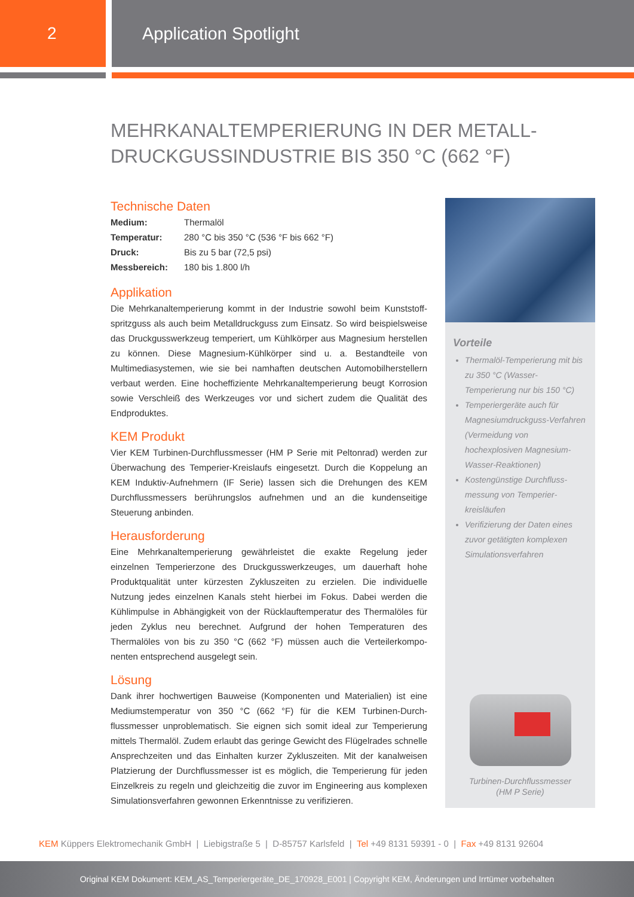2 Application Spotlight
MEHRKANALTEMPERIERUNG IN DER METALL-
DRUCKGUSSINDUSTRIE BIS 350 °C (662 °F)
Technische Daten
| Medium: | Thermalöl |
| Temperatur: | 280 °C bis 350 °C (536 °F bis 662 °F) |
| Druck: | Bis zu 5 bar (72,5 psi) |
| Messbereich: | 180 bis 1.800 l/h |
Applikation
Die Mehrkanaltemperierung kommt in der Industrie sowohl beim Kunststoff­spritzguss als auch beim Metalldruckguss zum Einsatz. So wird beispiels­weise das Druckgusswerkzeug temperiert, um Kühlkörper aus Magnesium herstellen zu können. Diese Magnesium-Kühlkörper sind u. a. Bestandteile von Multimediasystemen, wie sie bei namhaften deutschen Automobil­herstellern verbaut werden. Eine hocheffiziente Mehrkanaltemperierung beugt Korrosion sowie Verschleiß des Werkzeuges vor und sichert zudem die Qualität des Endproduktes.
KEM Produkt
Vier KEM Turbinen-Durchflussmesser (HM P Serie mit Peltonrad) werden zur Überwachung des Temperier-Kreislaufs eingesetzt. Durch die Koppe­lung an KEM Induktiv-Aufnehmern (IF Serie) lassen sich die Drehungen des KEM Durchflussmessers berührungslos aufnehmen und an die kunden­seitige Steuerung anbinden.
Herausforderung
Eine Mehrkanaltemperierung gewährleistet die exakte Regelung jeder einzelnen Temperierzone des Druckgusswerkzeuges, um dauerhaft hohe Produktqualität unter kürzesten Zykluszeiten zu erzielen. Die individuelle Nutzung jedes einzelnen Kanals steht hierbei im Fokus. Dabei werden die Kühlimpulse in Abhängigkeit von der Rücklauftemperatur des Thermalöles für jeden Zyklus neu berechnet. Aufgrund der hohen Temperaturen des Thermalöles von bis zu 350 °C (662 °F) müssen auch die Verteilerkompo­nenten entsprechend ausgelegt sein.
Lösung
Dank ihrer hochwertigen Bauweise (Komponenten und Materialien) ist eine Mediumstemperatur von 350 °C (662 °F) für die KEM Turbinen-Durch­flussmesser unproblematisch. Sie eignen sich somit ideal zur Temperierung mittels Thermalöl. Zudem erlaubt das geringe Gewicht des Flügelrades schnelle Ansprechzeiten und das Einhalten kurzer Zykluszeiten. Mit der kanalweisen Platzierung der Durchflussmesser ist es möglich, die Temperie­rung für jeden Einzelkreis zu regeln und gleichzeitig die zuvor im Engineering aus komplexen Simulationsverfahren gewonnen Erkenntnisse zu verifizieren.
Vorteile
Thermalöl-Temperierung mit bis zu 350 °C (Wasser-Temperierung nur bis 150 °C)
Temperiergeräte auch für Magnesiumdruckguss-Verfahren (Vermeidung von hochexplosiven Magnesium-Wasser-Reaktionen)
Kostengünstige Durchfluss­messung von Temperier­kreisläufen
Verifizierung der Daten eines zuvor getätigten komplexen Simulationsverfahren
Turbinen-Durchflussmesser
(HM P Serie)
KEM Küppers Elektromechanik GmbH | Liebigstraße 5 | D-85757 Karlsfeld | Tel +49 8131 59391 - 0 | Fax +49 8131 92604
Original KEM Dokument: KEM_AS_Temperiergeräte_DE_170928_E001 | Copyright KEM, Änderungen und Irrtümer vorbehalten